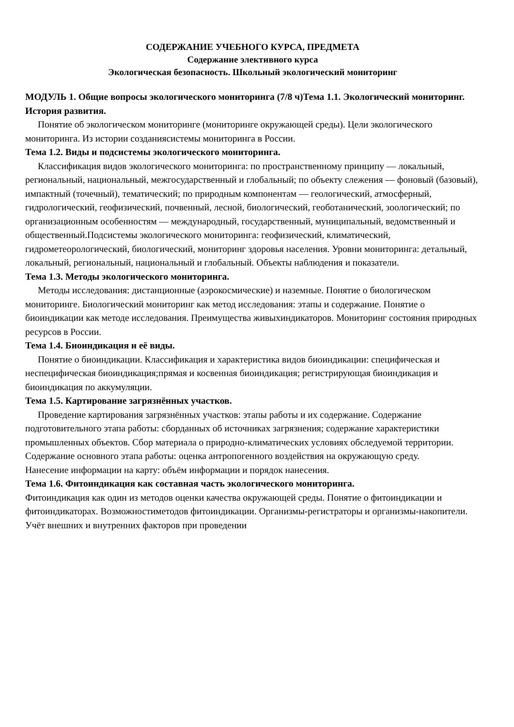СОДЕРЖАНИЕ УЧЕБНОГО КУРСА, ПРЕДМЕТА
Содержание элективного курса
Экологическая безопасность. Школьный экологический мониторинг
МОДУЛЬ 1. Общие вопросы экологического мониторинга (7/8 ч)Тема 1.1. Экологический мониторинг. История развития.
Понятие об экологическом мониторинге (мониторинге окружающей среды). Цели экологического мониторинга. Из истории созданиясистемы мониторинга в России.
Тема 1.2. Виды и подсистемы экологического мониторинга.
Классификация видов экологического мониторинга: по пространственному принципу — локальный, региональный, национальный, межгосударственный и глобальный; по объекту слежения — фоновый (базовый), импактный (точечный), тематический; по природным компонентам — геологический, атмосферный, гидрологический, геофизический, почвенный, лесной, биологический, геоботанический, зоологический; по организационным особенностям — международный, государственный, муниципальный, ведомственный и общественный.Подсистемы экологического мониторинга: геофизический, климатический, гидрометеорологический, биологический, мониторинг здоровья населения. Уровни мониторинга: детальный, локальный, региональный, национальный и глобальный. Объекты наблюдения и показатели.
Тема 1.3. Методы экологического мониторинга.
Методы исследования: дистанционные (аэрокосмические) и наземные. Понятие о биологическом мониторинге. Биологический мониторинг как метод исследования: этапы и содержание. Понятие о биоиндикации как методе исследования. Преимущества живыхиндикаторов. Мониторинг состояния природных ресурсов в России.
Тема 1.4. Биоиндикация и её виды.
Понятие о биоиндикации. Классификация и характеристика видов биоиндикации: специфическая и неспецифическая биоиндикация;прямая и косвенная биоиндикация; регистрирующая биоиндикация и биоиндикация по аккумуляции.
Тема 1.5. Картирование загрязнённых участков.
Проведение картирования загрязнённых участков: этапы работы и их содержание. Содержание подготовительного этапа работы: сборданных об источниках загрязнения; содержание характеристики промышленных объектов. Сбор материала о природно-климатических условиях обследуемой территории. Содержание основного этапа работы: оценка антропогенного воздействия на окружающую среду.
Нанесение информации на карту: объём информации и порядок нанесения.
Тема 1.6. Фитоиндикация как составная часть экологического мониторинга.
Фитоиндикация как один из методов оценки качества окружающей среды. Понятие о фитоиндикации и фитоиндикаторах. Возможностиметодов фитоиндикации. Организмы-регистраторы и организмы-накопители. Учёт внешних и внутренних факторов при проведении